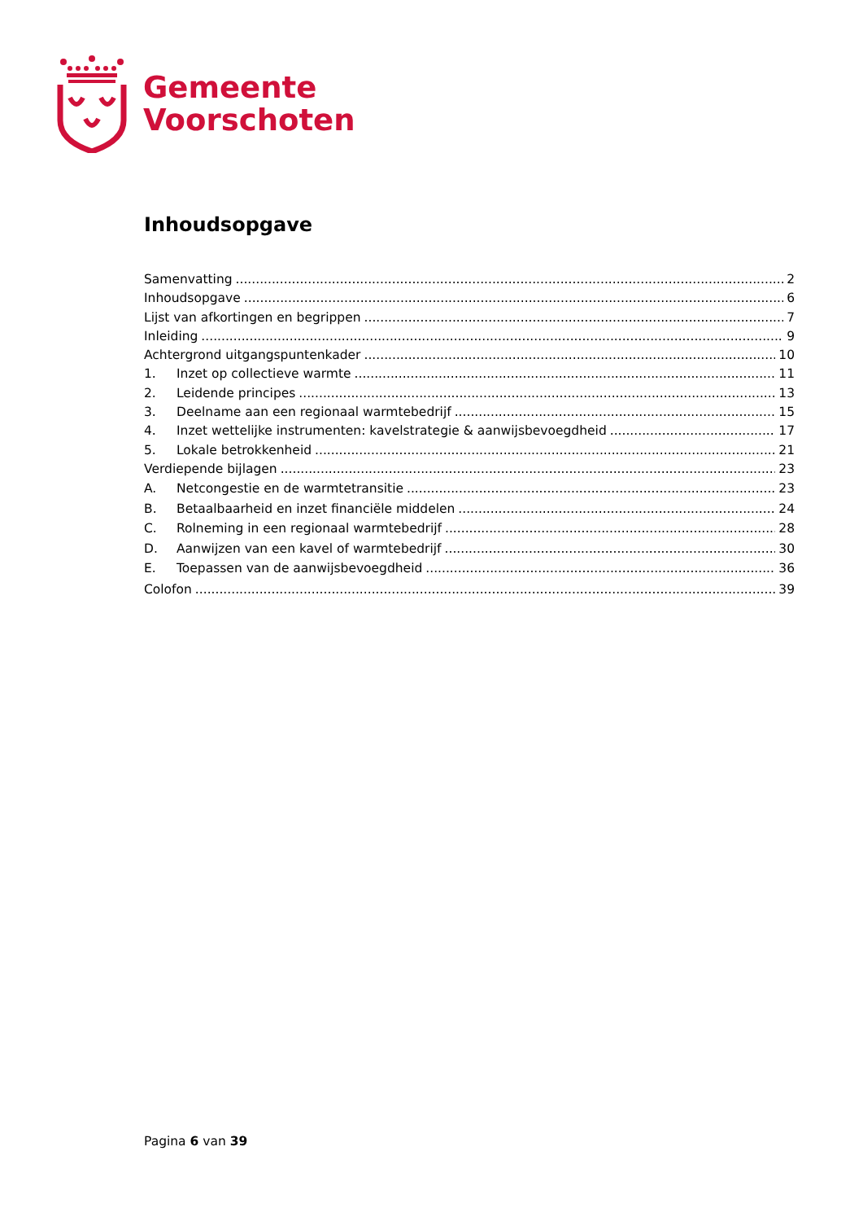Gemeente
Voorschoten
Inhoudsopgave
Samenvatting 2
Inhoudsopgave 6
Lijst van afkortingen en begrippen 7
Inleiding 9
Achtergrond uitgangspuntenkader 10
1. Inzet op collectieve warmte 11
2. Leidende principes 13
3. Deelname aan een regionaal warmtebedrijf 15
4. Inzet wettelijke instrumenten: kavelstrategie & aanwijsbevoegdheid 17
5. Lokale betrokkenheid 21
Verdiepende bijlagen 23
A. Netcongestie en de warmtetransitie 23
B. Betaalbaarheid en inzet financiële middelen 24
C. Rolneming in een regionaal warmtebedrijf 28
D. Aanwijzen van een kavel of warmtebedrijf 30
E. Toepassen van de aanwijsbevoegdheid 36
Colofon 39
Pagina 6 van 39